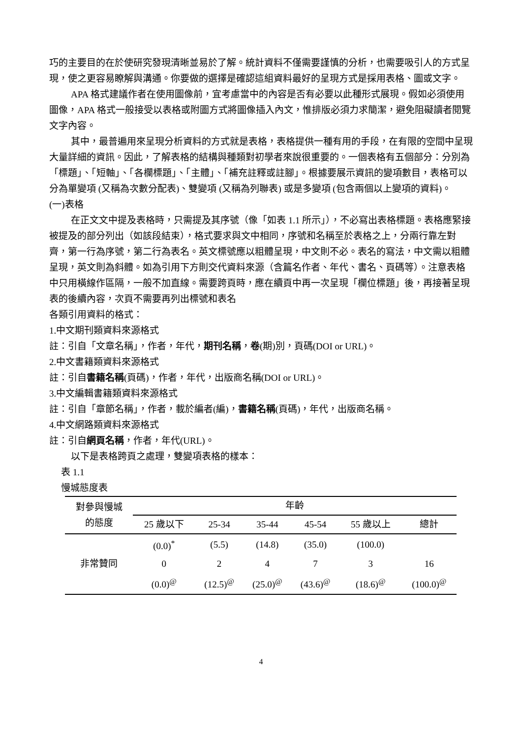巧的主要目的在於使研究發現清晰並易於了解。統計資料不僅需要謹慎的分析，也需要吸引人的方式呈現，使之更容易瞭解與溝通。你要做的選擇是確認這組資料最好的呈現方式是採用表格、圖或文字。
APA 格式建議作者在使用圖像前，宜考慮當中的內容是否有必要以此種形式展現。假如必須使用圖像，APA 格式一般接受以表格或附圖方式將圖像插入內文，惟排版必須力求簡潔，避免阻礙讀者閱覽文字內容。
其中，最普遍用來呈現分析資料的方式就是表格，表格提供一種有用的手段，在有限的空間中呈現大量詳細的資訊。因此，了解表格的結構與種類對初學者來說很重要的。一個表格有五個部分：分別為「標題」、「短軸」、「各欄標題」、「主體」、「補充註釋或註腳」。根據要展示資訊的變項數目，表格可以分為單變項 (又稱為次數分配表)、雙變項 (又稱為列聯表) 或是多變項 (包含兩個以上變項的資料)。
(一)表格
在正文文中提及表格時，只需提及其序號（像「如表 1.1 所示」），不必寫出表格標題。表格應緊接被提及的部分列出（如該段結束），格式要求與文中相同，序號和名稱至於表格之上，分兩行靠左對齊，第一行為序號，第二行為表名。英文標號應以粗體呈現，中文則不必。表名的寫法，中文需以粗體呈現，英文則為斜體。如為引用下方則交代資料來源（含篇名作者、年代、書名、頁碼等）。注意表格中只用橫線作區隔，一般不加直線。需要跨頁時，應在續頁中再一次呈現「欄位標題」後，再接著呈現表的後續內容，次頁不需要再列出標號和表名
各類引用資料的格式：
1.中文期刊類資料來源格式
註：引自「文章名稱」，作者，年代，期刊名稱，卷(期)別，頁碼(DOI or URL)。
2.中文書籍類資料來源格式
註：引自書籍名稱(頁碼)，作者，年代，出版商名稱(DOI or URL)。
3.中文編輯書籍類資料來源格式
註：引自「章節名稱」，作者，載於編者(編)，書籍名稱(頁碼)，年代，出版商名稱。
4.中文網路類資料來源格式
註：引自網頁名稱，作者，年代(URL)。
以下是表格跨頁之處理，雙變項表格的樣本：
表 1.1
慢城態度表
| 對參與慢城 的態度 | 年齡 | | | | | |
| --- | --- | --- | --- | --- | --- | --- |
| | 25 歲以下 | 25-34 | 35-44 | 45-54 | 55 歲以上 | 總計 |
| 非常贊同 | (0.0)<sup>*</sup> | (5.5) | (14.8) | (35.0) | (100.0) | |
| | 0 | 2 | 4 | 7 | 3 | 16 |
| | (0.0)<sup>@</sup> | (12.5)<sup>@</sup> | (25.0)<sup>@</sup> | (43.6)<sup>@</sup> | (18.6)<sup>@</sup> | (100.0)<sup>@</sup> |
4